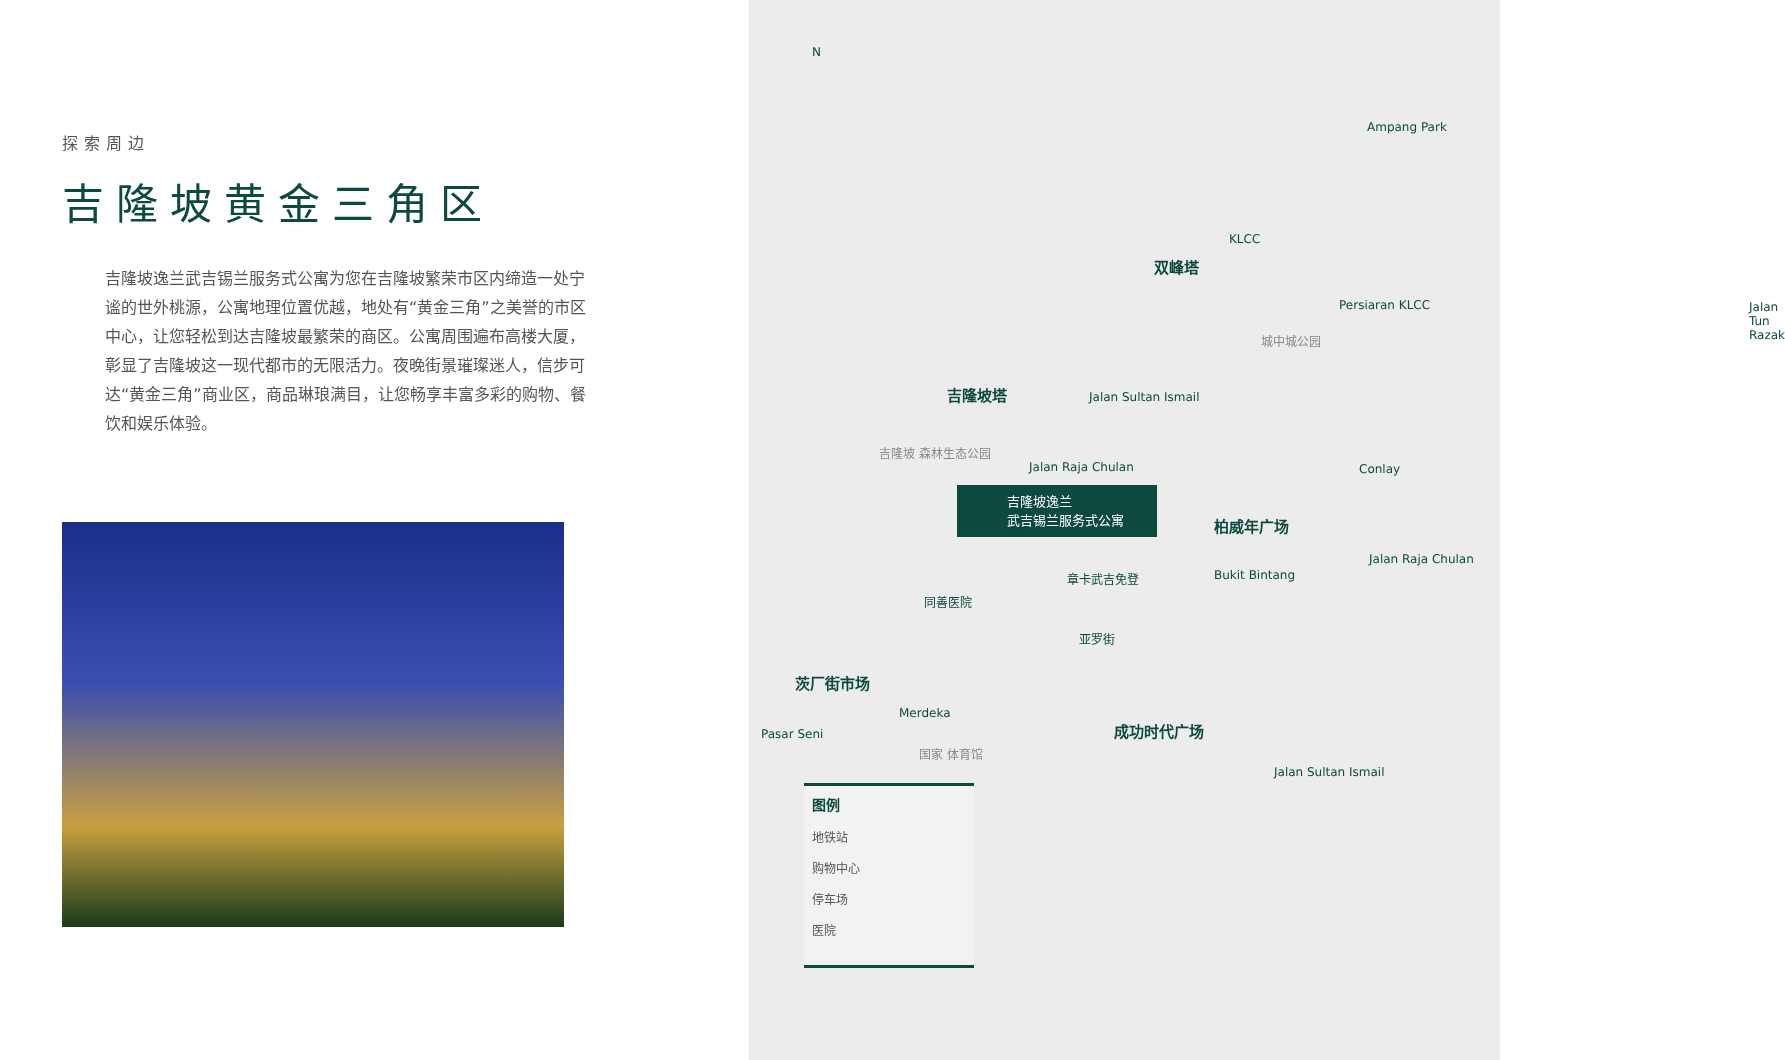探索周边
吉隆坡黄金三角区
吉隆坡逸兰武吉锡兰服务式公寓为您在吉隆坡繁荣市区内缔造一处宁谧的世外桃源，公寓地理位置优越，地处有“黄金三角”之美誉的市区中心，让您轻松到达吉隆坡最繁荣的商区。公寓周围遍布高楼大厦，彰显了吉隆坡这一现代都市的无限活力。夜晚街景璀璨迷人，信步可达“黄金三角”商业区，商品琳琅满目，让您畅享丰富多彩的购物、餐饮和娱乐体验。
N
Ampang Park
KLCC
双峰塔
Persiaran KLCC
城中城公园
Jalan Tun Razak
吉隆坡塔 Jalan Sultan Ismail
吉隆坡 森林生态公园
Jalan Raja Chulan Conlay
吉隆坡逸兰
武吉锡兰服务式公寓
柏威年广场
Jalan Raja Chulan
Bukit Bintang 章卡武吉免登
同善医院
亚罗街
茨厂街市场
Merdeka
成功时代广场 Pasar Seni
国家 体育馆
Jalan Sultan Ismail
图例
地铁站
购物中心
停车场
医院